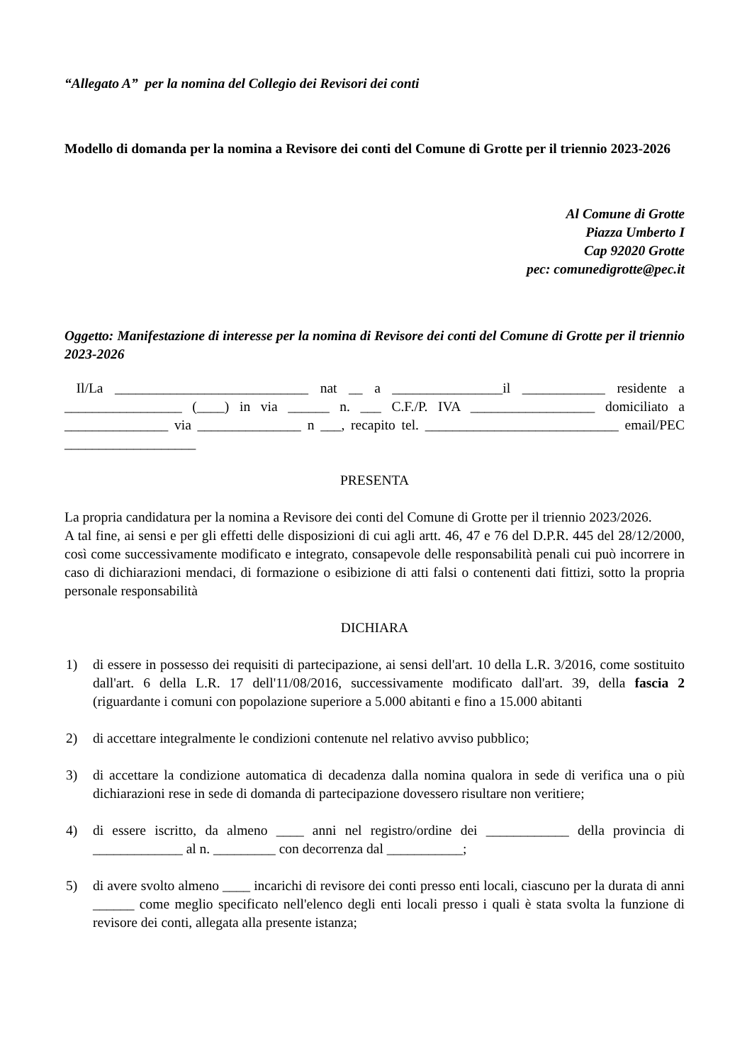“Allegato A” per la nomina del Collegio dei Revisori dei conti
Modello di domanda per la nomina a Revisore dei conti del Comune di Grotte per il triennio 2023-2026
Al Comune di Grotte
Piazza Umberto I
Cap 92020 Grotte
pec: comunedigrotte@pec.it
Oggetto: Manifestazione di interesse per la nomina di Revisore dei conti del Comune di Grotte per il triennio 2023-2026
Il/La ____________________________ nat __ a ________________il ____________ residente a _________________ (____) in via ______ n. ___ C.F./P. IVA __________________ domiciliato a _______________ via _______________ n ___, recapito tel. ____________________________ email/PEC ___________________
PRESENTA
La propria candidatura per la nomina a Revisore dei conti del Comune di Grotte per il triennio 2023/2026.
A tal fine, ai sensi e per gli effetti delle disposizioni di cui agli artt. 46, 47 e 76 del D.P.R. 445 del 28/12/2000, così come successivamente modificato e integrato, consapevole delle responsabilità penali cui può incorrere in caso di dichiarazioni mendaci, di formazione o esibizione di atti falsi o contenenti dati fittizi, sotto la propria personale responsabilità
DICHIARA
1) di essere in possesso dei requisiti di partecipazione, ai sensi dell'art. 10 della L.R. 3/2016, come sostituito dall'art. 6 della L.R. 17 dell'11/08/2016, successivamente modificato dall'art. 39, della fascia 2 (riguardante i comuni con popolazione superiore a 5.000 abitanti e fino a 15.000 abitanti
2) di accettare integralmente le condizioni contenute nel relativo avviso pubblico;
3) di accettare la condizione automatica di decadenza dalla nomina qualora in sede di verifica una o più dichiarazioni rese in sede di domanda di partecipazione dovessero risultare non veritiere;
4) di essere iscritto, da almeno ____ anni nel registro/ordine dei ____________ della provincia di _____________ al n. _________ con decorrenza dal ___________;
5) di avere svolto almeno ____ incarichi di revisore dei conti presso enti locali, ciascuno per la durata di anni ______ come meglio specificato nell'elenco degli enti locali presso i quali è stata svolta la funzione di revisore dei conti, allegata alla presente istanza;